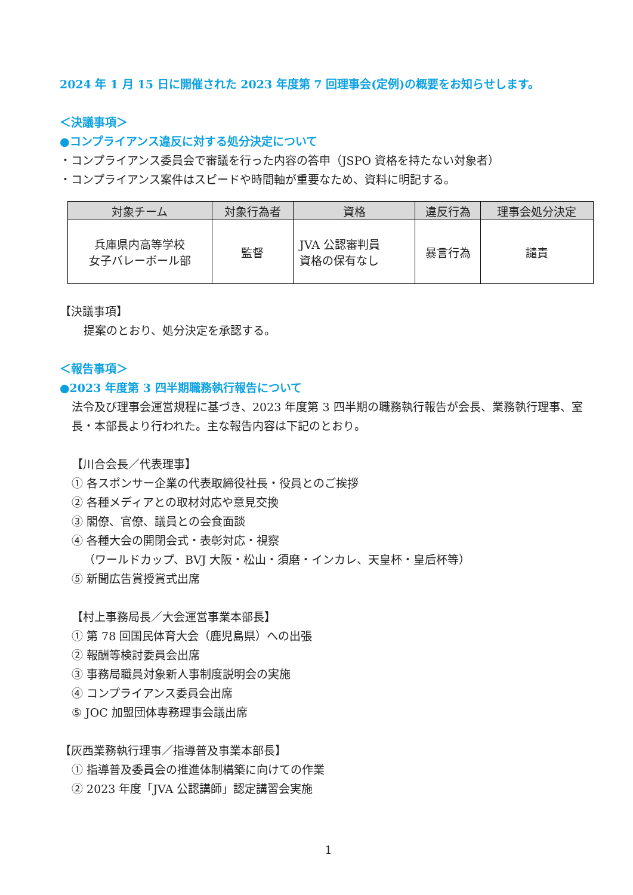2024 年 1 月 15 日に開催された 2023 年度第 7 回理事会(定例)の概要をお知らせします。
＜決議事項＞
●コンプライアンス違反に対する処分決定について
・コンプライアンス委員会で審議を行った内容の答申（JSPO 資格を持たない対象者）
・コンプライアンス案件はスピードや時間軸が重要なため、資料に明記する。
| 対象チーム | 対象行為者 | 資格 | 違反行為 | 理事会処分決定 |
| --- | --- | --- | --- | --- |
| 兵庫県内高等学校 女子バレーボール部 | 監督 | JVA 公認審判員 資格の保有なし | 暴言行為 | 譴責 |
【決議事項】
提案のとおり、処分決定を承認する。
＜報告事項＞
●2023 年度第 3 四半期職務執行報告について
法令及び理事会運営規程に基づき、2023 年度第 3 四半期の職務執行報告が会長、業務執行理事、室長・本部長より行われた。主な報告内容は下記のとおり。
【川合会長／代表理事】
① 各スポンサー企業の代表取締役社長・役員とのご挨拶
② 各種メディアとの取材対応や意見交換
③ 閣僚、官僚、議員との会食面談
④ 各種大会の開閉会式・表彰対応・視察
（ワールドカップ、BVJ 大阪・松山・須磨・インカレ、天皇杯・皇后杯等）
⑤ 新聞広告賞授賞式出席
【村上事務局長／大会運営事業本部長】
① 第 78 回国民体育大会（鹿児島県）への出張
② 報酬等検討委員会出席
③ 事務局職員対象新人事制度説明会の実施
④ コンプライアンス委員会出席
⑤ JOC 加盟団体専務理事会議出席
【灰西業務執行理事／指導普及事業本部長】
① 指導普及委員会の推進体制構築に向けての作業
② 2023 年度「JVA 公認講師」認定講習会実施
1